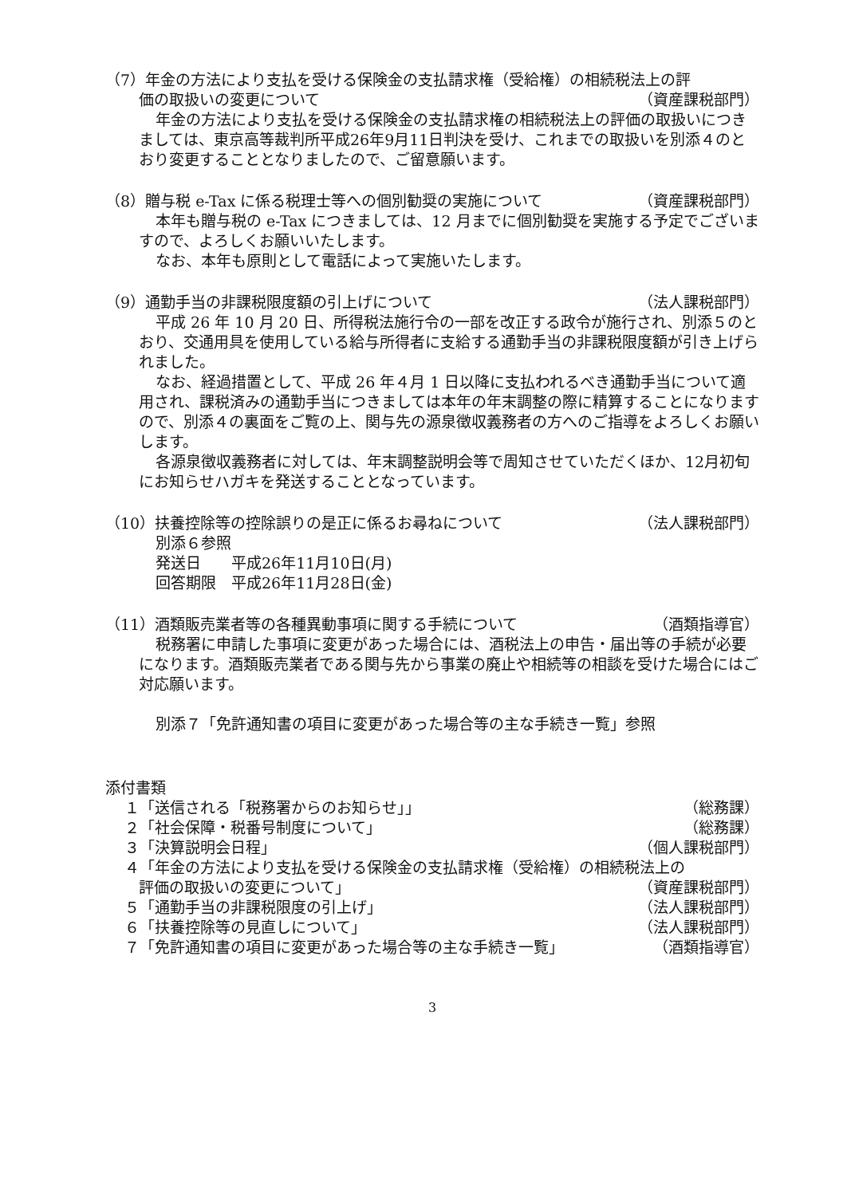（7）年金の方法により支払を受ける保険金の支払請求権（受給権）の相続税法上の評
価の取扱いの変更について （資産課税部門）
年金の方法により支払を受ける保険金の支払請求権の相続税法上の評価の取扱いにつきましては、東京高等裁判所平成26年9月11日判決を受け、これまでの取扱いを別添４のとおり変更することとなりましたので、ご留意願います。
（8）贈与税 e-Tax に係る税理士等への個別勧奨の実施について （資産課税部門）
本年も贈与税の e-Tax につきましては、12 月までに個別勧奨を実施する予定でございますので、よろしくお願いいたします。
なお、本年も原則として電話によって実施いたします。
（9）通勤手当の非課税限度額の引上げについて （法人課税部門）
平成 26 年 10 月 20 日、所得税法施行令の一部を改正する政令が施行され、別添５のとおり、交通用具を使用している給与所得者に支給する通勤手当の非課税限度額が引き上げられました。
なお、経過措置として、平成 26 年４月 1 日以降に支払われるべき通勤手当について適用され、課税済みの通勤手当につきましては本年の年末調整の際に精算することになりますので、別添４の裏面をご覧の上、関与先の源泉徴収義務者の方へのご指導をよろしくお願いします。
各源泉徴収義務者に対しては、年末調整説明会等で周知させていただくほか、12月初旬にお知らせハガキを発送することとなっています。
（10）扶養控除等の控除誤りの是正に係るお尋ねについて （法人課税部門）
別添６参照
発送日　　平成26年11月10日(月)
回答期限　平成26年11月28日(金)
（11）酒類販売業者等の各種異動事項に関する手続について （酒類指導官）
税務署に申請した事項に変更があった場合には、酒税法上の申告・届出等の手続が必要になります。酒類販売業者である関与先から事業の廃止や相続等の相談を受けた場合にはご対応願います。
別添７「免許通知書の項目に変更があった場合等の主な手続き一覧」参照
添付書類
１「送信される「税務署からのお知らせ」」 （総務課）
２「社会保障・税番号制度について」 （総務課）
３「決算説明会日程」 （個人課税部門）
４「年金の方法により支払を受ける保険金の支払請求権（受給権）の相続税法上の
評価の取扱いの変更について」 （資産課税部門）
５「通勤手当の非課税限度の引上げ」 （法人課税部門）
６「扶養控除等の見直しについて」 （法人課税部門）
７「免許通知書の項目に変更があった場合等の主な手続き一覧」 （酒類指導官）
3